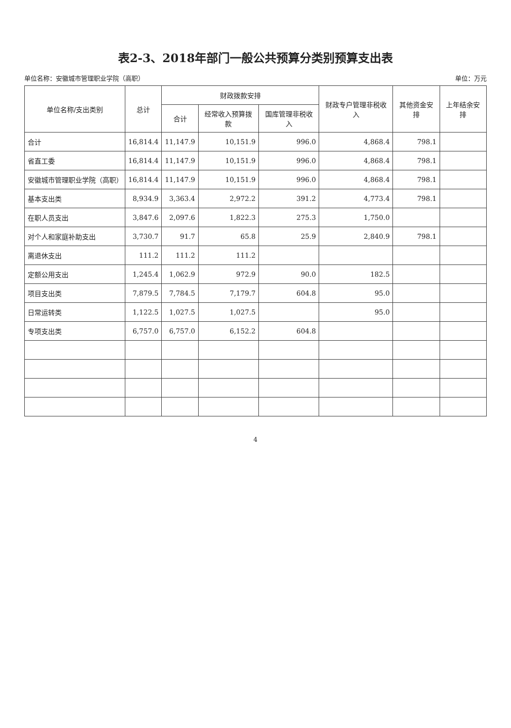表2-3、2018年部门一般公共预算分类别预算支出表
单位名称：安徽城市管理职业学院（高职） 单位：万元
| 单位名称/支出类别 | 总计 | 财政拨款安排 | | | 财政专户管理非税收入 | 其他资金安排 | 上年结余安排 |
| --- | --- | --- | --- | --- | --- | --- | --- |
| | | 合计 | 经常收入预算拨款 | 国库管理非税收入 | | | |
| 合计 | 16,814.4 | 11,147.9 | 10,151.9 | 996.0 | 4,868.4 | 798.1 | |
| 省直工委 | 16,814.4 | 11,147.9 | 10,151.9 | 996.0 | 4,868.4 | 798.1 | |
| 安徽城市管理职业学院（高职） | 16,814.4 | 11,147.9 | 10,151.9 | 996.0 | 4,868.4 | 798.1 | |
| 基本支出类 | 8,934.9 | 3,363.4 | 2,972.2 | 391.2 | 4,773.4 | 798.1 | |
| 在职人员支出 | 3,847.6 | 2,097.6 | 1,822.3 | 275.3 | 1,750.0 | | |
| 对个人和家庭补助支出 | 3,730.7 | 91.7 | 65.8 | 25.9 | 2,840.9 | 798.1 | |
| 离退休支出 | 111.2 | 111.2 | 111.2 | | | | |
| 定额公用支出 | 1,245.4 | 1,062.9 | 972.9 | 90.0 | 182.5 | | |
| 项目支出类 | 7,879.5 | 7,784.5 | 7,179.7 | 604.8 | 95.0 | | |
| 日常运转类 | 1,122.5 | 1,027.5 | 1,027.5 | | 95.0 | | |
| 专项支出类 | 6,757.0 | 6,757.0 | 6,152.2 | 604.8 | | | |
4